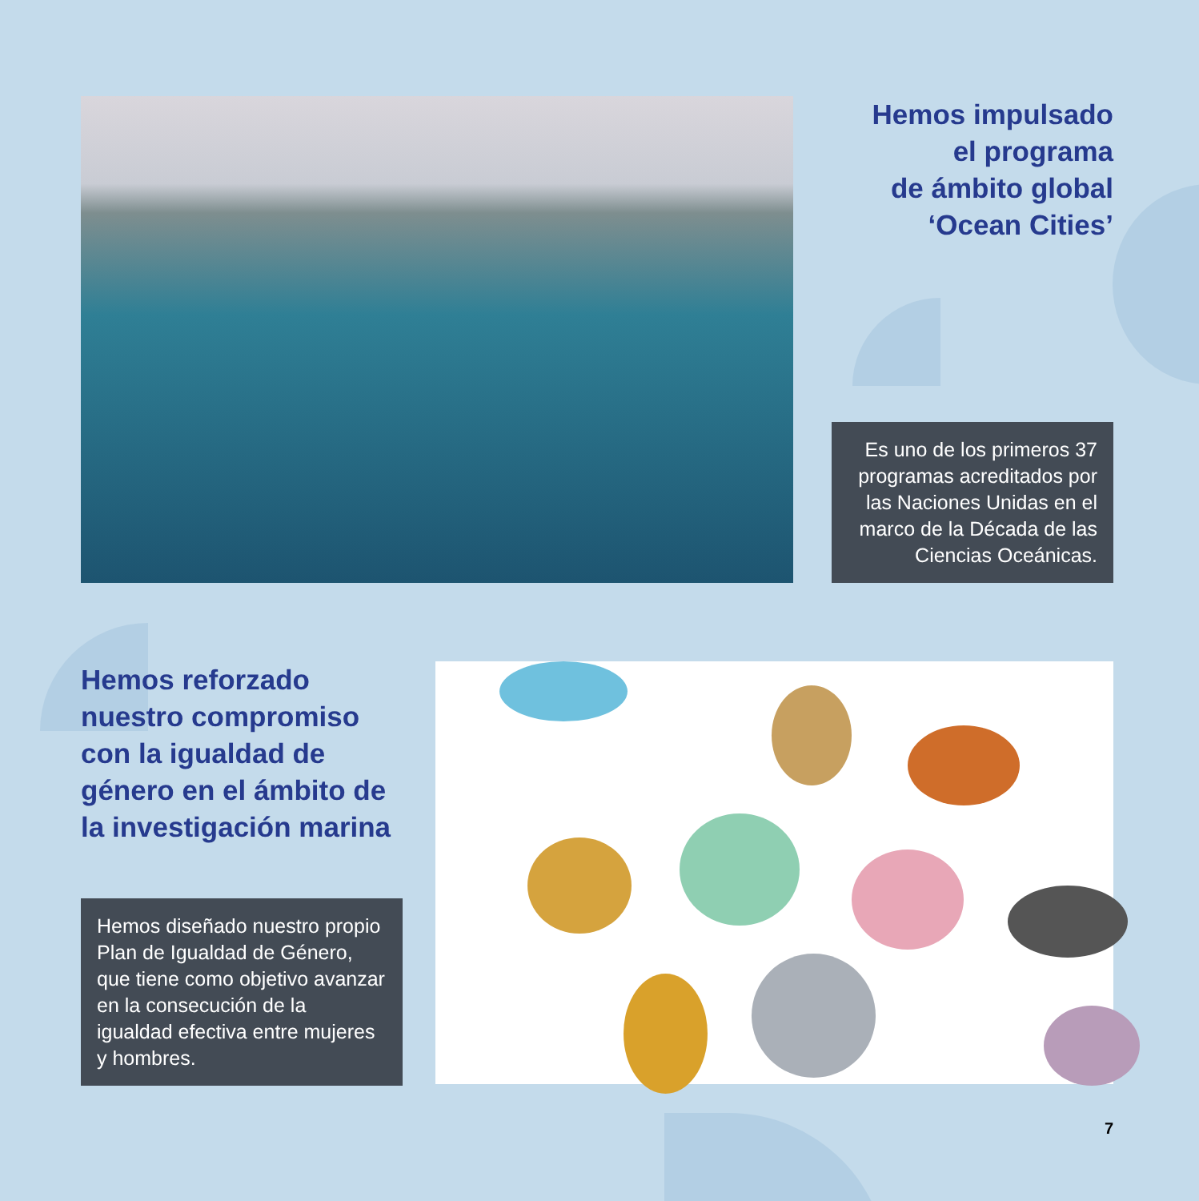Hemos impulsado
el programa
de ámbito global
‘Ocean Cities’
Es uno de los primeros 37 programas acreditados por las Naciones Unidas en el marco de la Década de las Ciencias Oceánicas.
Hemos reforzado nuestro compromiso con la igualdad de género en el ámbito de la investigación marina
Hemos diseñado nuestro propio Plan de Igualdad de Género, que tiene como objetivo avanzar en la consecución de la igualdad efectiva entre mujeres y hombres.
7